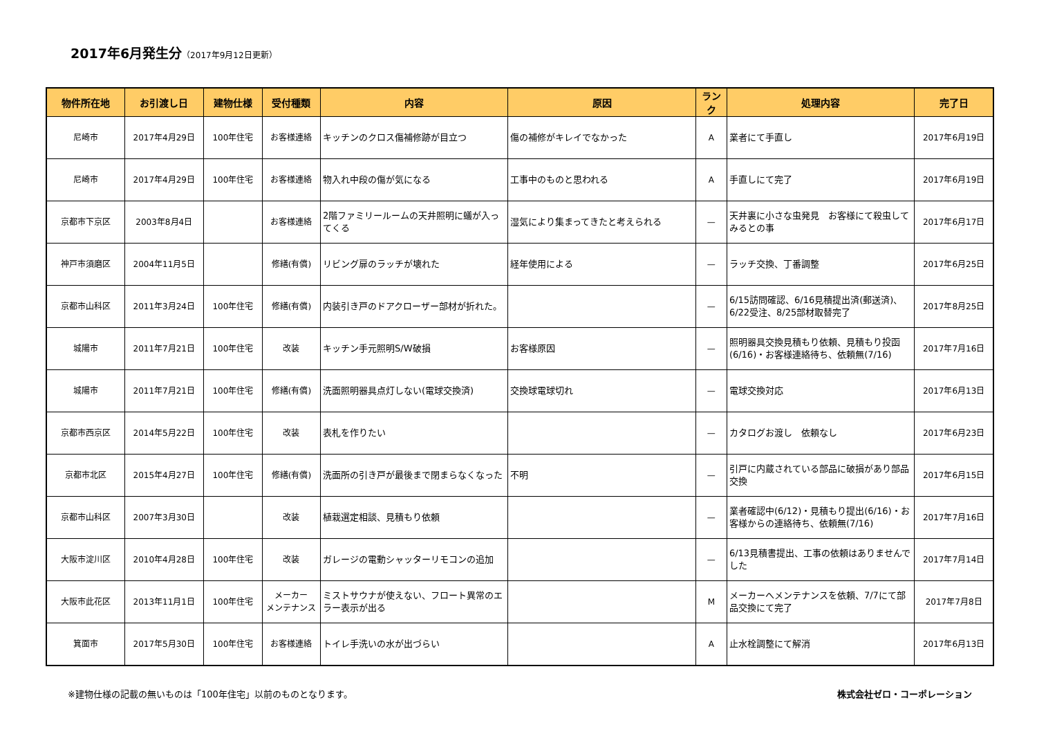2017年6月発生分（2017年9月12日更新）
| 物件所在地 | お引渡し日 | 建物仕様 | 受付種類 | 内容 | 原因 | ランク | 処理内容 | 完了日 |
| --- | --- | --- | --- | --- | --- | --- | --- | --- |
| 尼崎市 | 2017年4月29日 | 100年住宅 | お客様連絡 | キッチンのクロス傷補修跡が目立つ | 傷の補修がキレイでなかった | A | 業者にて手直し | 2017年6月19日 |
| 尼崎市 | 2017年4月29日 | 100年住宅 | お客様連絡 | 物入れ中段の傷が気になる | 工事中のものと思われる | A | 手直しにて完了 | 2017年6月19日 |
| 京都市下京区 | 2003年8月4日 | | お客様連絡 | 2階ファミリールームの天井照明に蟻が入ってくる | 湿気により集まってきたと考えられる | — | 天井裏に小さな虫発見 お客様にて殺虫してみるとの事 | 2017年6月17日 |
| 神戸市須磨区 | 2004年11月5日 | | 修繕(有償) | リビング扉のラッチが壊れた | 経年使用による | — | ラッチ交換、丁番調整 | 2017年6月25日 |
| 京都市山科区 | 2011年3月24日 | 100年住宅 | 修繕(有償) | 内装引き戸のドアクローザー部材が折れた。 | | — | 6/15訪問確認、6/16見積提出済(郵送済)、6/22受注、8/25部材取替完了 | 2017年8月25日 |
| 城陽市 | 2011年7月21日 | 100年住宅 | 改装 | キッチン手元照明S/W破損 | お客様原因 | — | 照明器具交換見積もり依頼、見積もり投函(6/16)・お客様連絡待ち、依頼無(7/16) | 2017年7月16日 |
| 城陽市 | 2011年7月21日 | 100年住宅 | 修繕(有償) | 洗面照明器具点灯しない(電球交換済) | 交換球電球切れ | — | 電球交換対応 | 2017年6月13日 |
| 京都市西京区 | 2014年5月22日 | 100年住宅 | 改装 | 表札を作りたい | | — | カタログお渡し 依頼なし | 2017年6月23日 |
| 京都市北区 | 2015年4月27日 | 100年住宅 | 修繕(有償) | 洗面所の引き戸が最後まで閉まらなくなった | 不明 | — | 引戸に内蔵されている部品に破損があり部品交換 | 2017年6月15日 |
| 京都市山科区 | 2007年3月30日 | | 改装 | 植栽選定相談、見積もり依頼 | | — | 業者確認中(6/12)・見積もり提出(6/16)・お客様からの連絡待ち、依頼無(7/16) | 2017年7月16日 |
| 大阪市淀川区 | 2010年4月28日 | 100年住宅 | 改装 | ガレージの電動シャッターリモコンの追加 | | — | 6/13見積書提出、工事の依頼はありませんでした | 2017年7月14日 |
| 大阪市此花区 | 2013年11月1日 | 100年住宅 | メーカー メンテナンス | ミストサウナが使えない、フロート異常のエラー表示が出る | | M | メーカーへメンテナンスを依頼、7/7にて部品交換にて完了 | 2017年7月8日 |
| 箕面市 | 2017年5月30日 | 100年住宅 | お客様連絡 | トイレ手洗いの水が出づらい | | A | 止水栓調整にて解消 | 2017年6月13日 |
※建物仕様の記載の無いものは「100年住宅」以前のものとなります。 株式会社ゼロ・コーポレーション